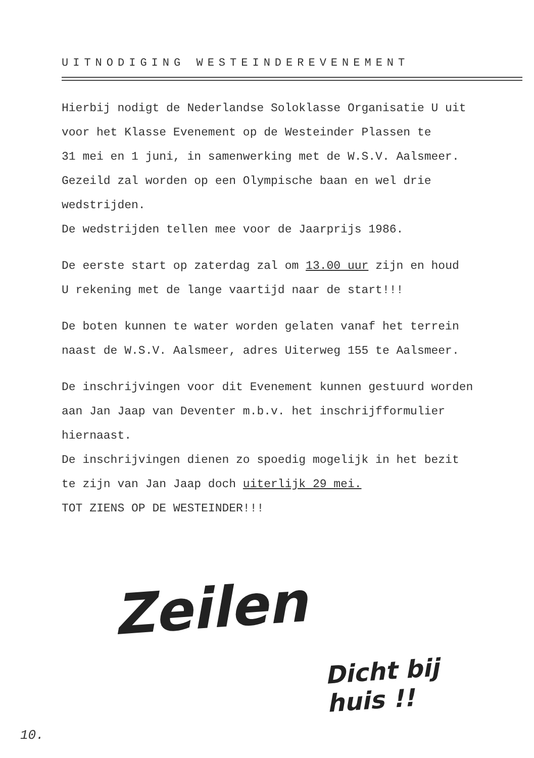UITNODIGING WESTEINDEREVENEMENT
Hierbij nodigt de Nederlandse Soloklasse Organisatie U uit
voor het Klasse Evenement op de Westeinder Plassen te
31 mei en 1 juni, in samenwerking met de W.S.V. Aalsmeer.
Gezeild zal worden op een Olympische baan en wel drie
wedstrijden.
De wedstrijden tellen mee voor de Jaarprijs 1986.
De eerste start op zaterdag zal om 13.00 uur zijn en houd
U rekening met de lange vaartijd naar de start!!!
De boten kunnen te water worden gelaten vanaf het terrein
naast de W.S.V. Aalsmeer, adres Uiterweg 155 te Aalsmeer.
De inschrijvingen voor dit Evenement kunnen gestuurd worden
aan Jan Jaap van Deventer m.b.v. het inschrijfformulier
hiernaast.
De inschrijvingen dienen zo spoedig mogelijk in het bezit
te zijn van Jan Jaap doch uiterlijk 29 mei.
TOT ZIENS OP DE WESTEINDER!!!
Zeilen
Dicht bij
huis !!
10.